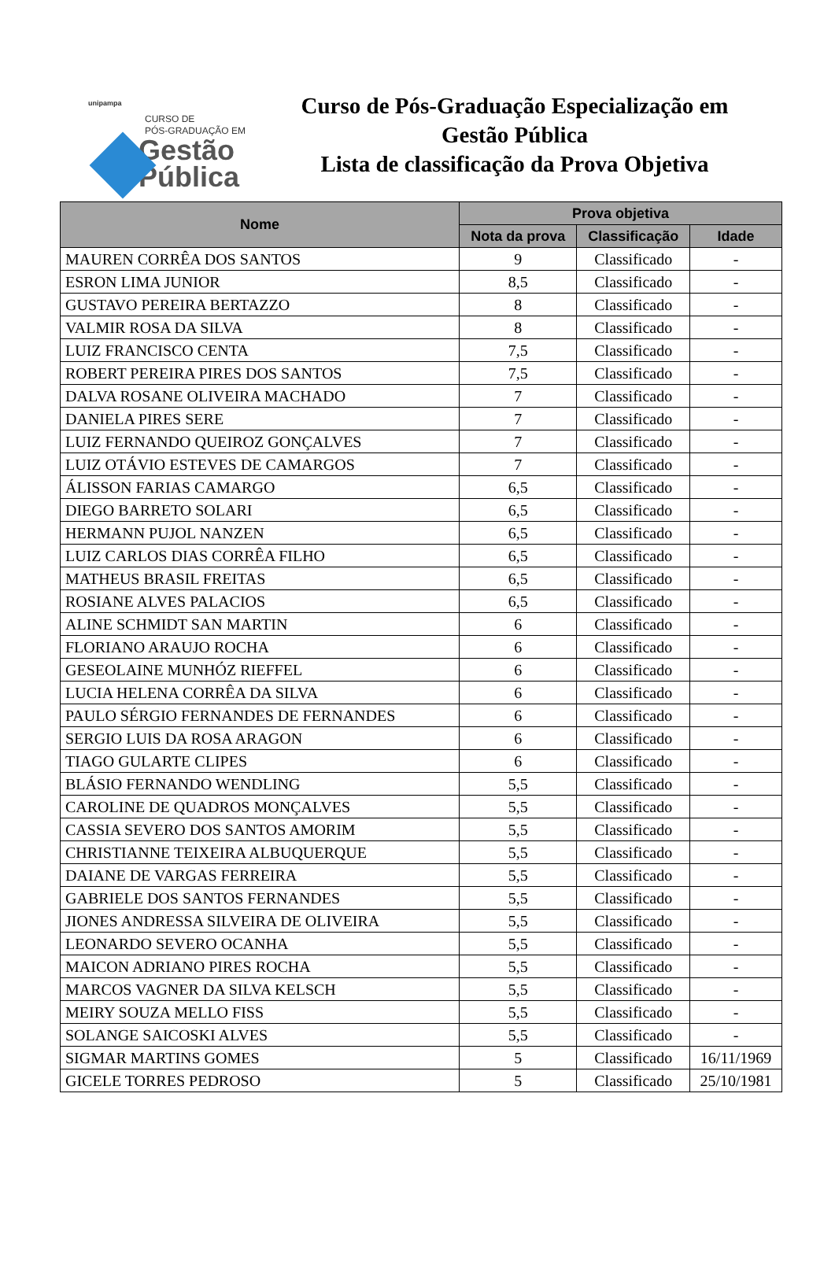unipampa
CURSO DE
PÓS-GRADUAÇÃO EM
Gestão
Pública
Curso de Pós-Graduação Especialização em
Gestão Pública
Lista de classificação da Prova Objetiva
| Nome | Prova objetiva | | |
| --- | --- | --- | --- |
| | Nota da prova | Classificação | Idade |
| MAUREN CORRÊA DOS SANTOS | 9 | Classificado | - |
| ESRON LIMA JUNIOR | 8,5 | Classificado | - |
| GUSTAVO PEREIRA BERTAZZO | 8 | Classificado | - |
| VALMIR ROSA DA SILVA | 8 | Classificado | - |
| LUIZ FRANCISCO CENTA | 7,5 | Classificado | - |
| ROBERT PEREIRA PIRES DOS SANTOS | 7,5 | Classificado | - |
| DALVA ROSANE OLIVEIRA MACHADO | 7 | Classificado | - |
| DANIELA PIRES SERE | 7 | Classificado | - |
| LUIZ FERNANDO QUEIROZ GONÇALVES | 7 | Classificado | - |
| LUIZ OTÁVIO ESTEVES DE CAMARGOS | 7 | Classificado | - |
| ÁLISSON FARIAS CAMARGO | 6,5 | Classificado | - |
| DIEGO BARRETO SOLARI | 6,5 | Classificado | - |
| HERMANN PUJOL NANZEN | 6,5 | Classificado | - |
| LUIZ CARLOS DIAS CORRÊA FILHO | 6,5 | Classificado | - |
| MATHEUS BRASIL FREITAS | 6,5 | Classificado | - |
| ROSIANE ALVES PALACIOS | 6,5 | Classificado | - |
| ALINE SCHMIDT SAN MARTIN | 6 | Classificado | - |
| FLORIANO ARAUJO ROCHA | 6 | Classificado | - |
| GESEOLAINE MUNHÓZ RIEFFEL | 6 | Classificado | - |
| LUCIA HELENA CORRÊA DA SILVA | 6 | Classificado | - |
| PAULO SÉRGIO FERNANDES DE FERNANDES | 6 | Classificado | - |
| SERGIO LUIS DA ROSA ARAGON | 6 | Classificado | - |
| TIAGO GULARTE CLIPES | 6 | Classificado | - |
| BLÁSIO FERNANDO WENDLING | 5,5 | Classificado | - |
| CAROLINE DE QUADROS MONÇALVES | 5,5 | Classificado | - |
| CASSIA SEVERO DOS SANTOS AMORIM | 5,5 | Classificado | - |
| CHRISTIANNE TEIXEIRA ALBUQUERQUE | 5,5 | Classificado | - |
| DAIANE DE VARGAS FERREIRA | 5,5 | Classificado | - |
| GABRIELE DOS SANTOS FERNANDES | 5,5 | Classificado | - |
| JIONES ANDRESSA SILVEIRA DE OLIVEIRA | 5,5 | Classificado | - |
| LEONARDO SEVERO OCANHA | 5,5 | Classificado | - |
| MAICON ADRIANO PIRES ROCHA | 5,5 | Classificado | - |
| MARCOS VAGNER DA SILVA KELSCH | 5,5 | Classificado | - |
| MEIRY SOUZA MELLO FISS | 5,5 | Classificado | - |
| SOLANGE SAICOSKI ALVES | 5,5 | Classificado | - |
| SIGMAR MARTINS GOMES | 5 | Classificado | 16/11/1969 |
| GICELE TORRES PEDROSO | 5 | Classificado | 25/10/1981 |